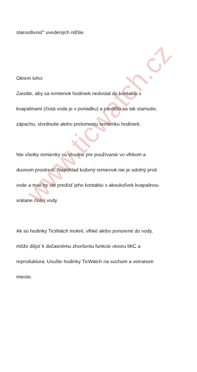starostlivosť“ uvedených nižšie.
Okrem toho:
Zaistite, aby sa remienok hodiniek nedostal do kontaktu s
kvapalinami (čistá voda je v poriadku) a predišlo sa tak starnutie,
zápachu, stvrdnutie alebo prelomeniu remienku hodiniek.
Nie všetky remienky sú vhodné pre používanie vo vlhkom a
dusnom prostredí. Napríklad kožený remienok nie je odolný proti
vode a mali by ste predísť jeho kontaktu s akoukoľvek kvapalinou
vrátane čistej vody.
Ak sú hodinky TicWatch mokré, vlhké alebo ponorené do vody,
môže dôjsť k dočasnému zhoršeniu funkcie otvoru MIC a
reproduktora. Usušte hodinky TicWatch na suchom a vetranom
mieste.
www.ticwatch.cz